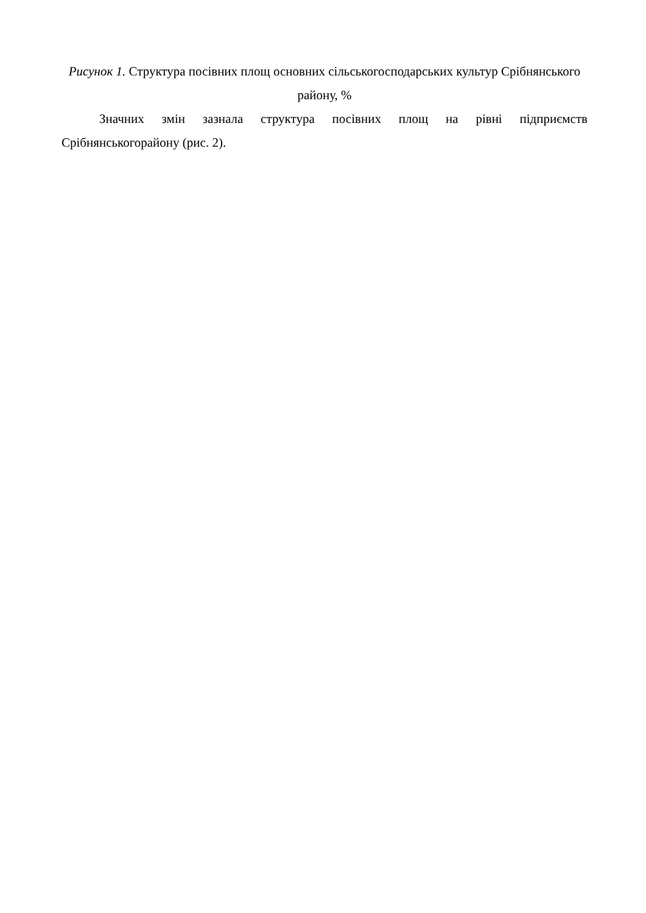Рисунок 1. Структура посівних площ основних сільськогосподарських культур Срібнянського району, %
Значних змін зазнала структура посівних площ на рівні підприємств Срібнянськогорайону (рис. 2).